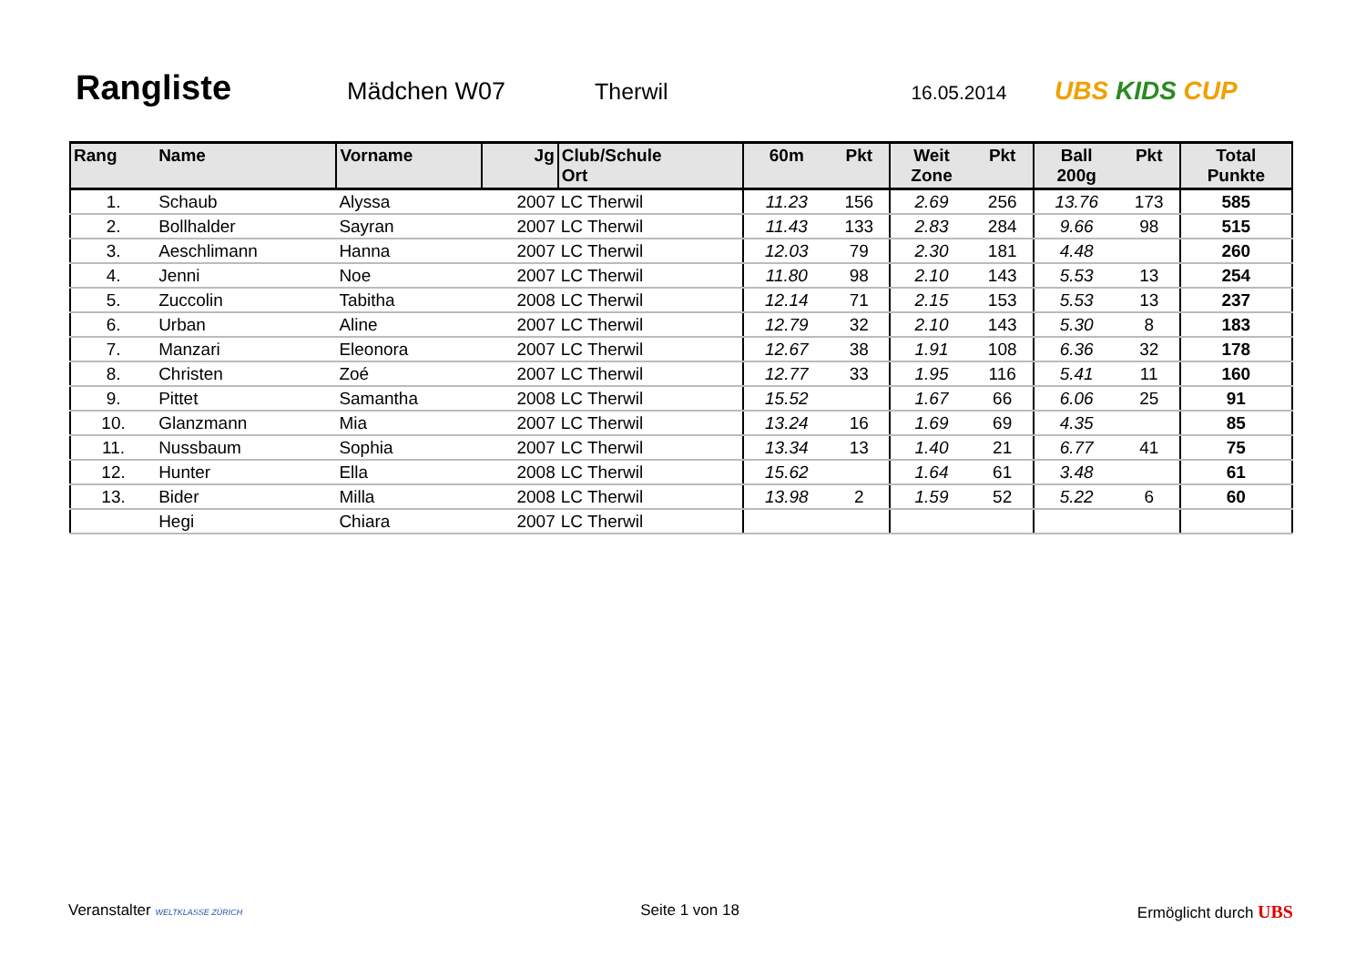Rangliste
Mädchen W07 Therwil
16.05.2014
UBS KIDS CUP
| Rang | Name | Vorname | Jg | Club/Schule Ort | 60m | Pkt | Weit Zone | Pkt | Ball 200g | Pkt | Total Punkte |
| --- | --- | --- | --- | --- | --- | --- | --- | --- | --- | --- | --- |
| 1. | Schaub | Alyssa | 2007 | LC Therwil | 11.23 | 156 | 2.69 | 256 | 13.76 | 173 | 585 |
| 2. | Bollhalder | Sayran | 2007 | LC Therwil | 11.43 | 133 | 2.83 | 284 | 9.66 | 98 | 515 |
| 3. | Aeschlimann | Hanna | 2007 | LC Therwil | 12.03 | 79 | 2.30 | 181 | 4.48 | | 260 |
| 4. | Jenni | Noe | 2007 | LC Therwil | 11.80 | 98 | 2.10 | 143 | 5.53 | 13 | 254 |
| 5. | Zuccolin | Tabitha | 2008 | LC Therwil | 12.14 | 71 | 2.15 | 153 | 5.53 | 13 | 237 |
| 6. | Urban | Aline | 2007 | LC Therwil | 12.79 | 32 | 2.10 | 143 | 5.30 | 8 | 183 |
| 7. | Manzari | Eleonora | 2007 | LC Therwil | 12.67 | 38 | 1.91 | 108 | 6.36 | 32 | 178 |
| 8. | Christen | Zoé | 2007 | LC Therwil | 12.77 | 33 | 1.95 | 116 | 5.41 | 11 | 160 |
| 9. | Pittet | Samantha | 2008 | LC Therwil | 15.52 | | 1.67 | 66 | 6.06 | 25 | 91 |
| 10. | Glanzmann | Mia | 2007 | LC Therwil | 13.24 | 16 | 1.69 | 69 | 4.35 | | 85 |
| 11. | Nussbaum | Sophia | 2007 | LC Therwil | 13.34 | 13 | 1.40 | 21 | 6.77 | 41 | 75 |
| 12. | Hunter | Ella | 2008 | LC Therwil | 15.62 | | 1.64 | 61 | 3.48 | | 61 |
| 13. | Bider | Milla | 2008 | LC Therwil | 13.98 | 2 | 1.59 | 52 | 5.22 | 6 | 60 |
| | Hegi | Chiara | 2007 | LC Therwil | | | | | | | |
Veranstalter WELTKLASSE ZÜRICH
Seite 1 von 18 Ermöglicht durch UBS